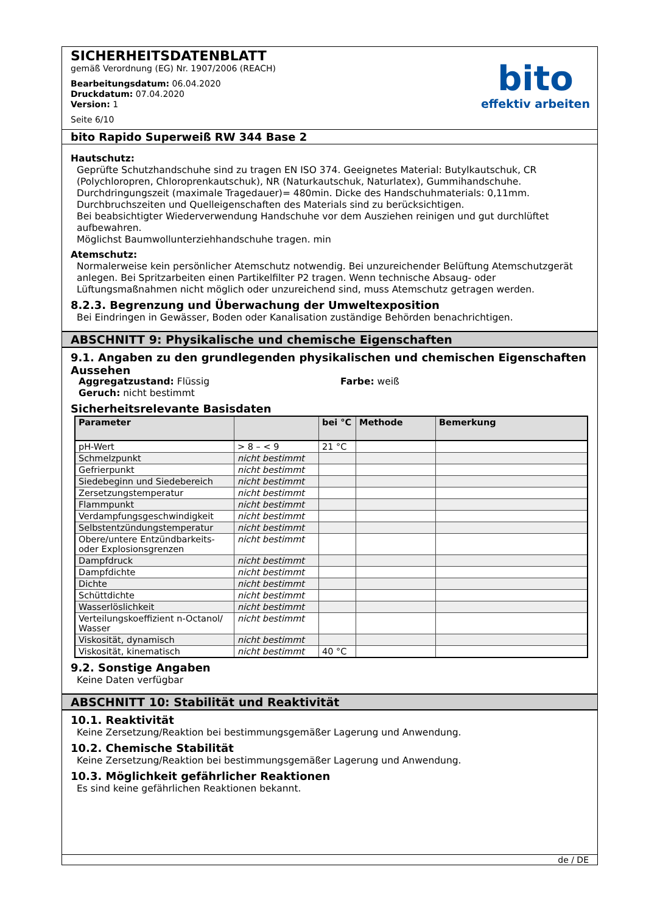SICHERHEITSDATENBLATT
gemäß Verordnung (EG) Nr. 1907/2006 (REACH)
Bearbeitungsdatum: 06.04.2020
Druckdatum: 07.04.2020
Version: 1
Seite 6/10
bito
effektiv arbeiten
bito Rapido Superweiß RW 344 Base 2
Hautschutz:
Geprüfte Schutzhandschuhe sind zu tragen EN ISO 374. Geeignetes Material: Butylkautschuk, CR (Polychloropren, Chloroprenkautschuk), NR (Naturkautschuk, Naturlatex), Gummihandschuhe. Durchdringungszeit (maximale Tragedauer)= 480min. Dicke des Handschuhmaterials: 0,11mm. Durchbruchszeiten und Quelleigenschaften des Materials sind zu berücksichtigen.
Bei beabsichtigter Wiederverwendung Handschuhe vor dem Ausziehen reinigen und gut durchlüftet aufbewahren.
Möglichst Baumwollunterziehhandschuhe tragen. min
Atemschutz:
Normalerweise kein persönlicher Atemschutz notwendig. Bei unzureichender Belüftung Atemschutzgerät anlegen. Bei Spritzarbeiten einen Partikelfilter P2 tragen. Wenn technische Absaug- oder Lüftungsmaßnahmen nicht möglich oder unzureichend sind, muss Atemschutz getragen werden.
8.2.3. Begrenzung und Überwachung der Umweltexposition
Bei Eindringen in Gewässer, Boden oder Kanalisation zuständige Behörden benachrichtigen.
ABSCHNITT 9: Physikalische und chemische Eigenschaften
9.1. Angaben zu den grundlegenden physikalischen und chemischen Eigenschaften
Aussehen
Aggregatzustand: Flüssig
Geruch: nicht bestimmt
Farbe: weiß
Sicherheitsrelevante Basisdaten
| Parameter | | bei °C | Methode | Bemerkung |
| --- | --- | --- | --- | --- |
| pH-Wert | > 8 – < 9 | 21 °C | | |
| Schmelzpunkt | nicht bestimmt | | | |
| Gefrierpunkt | nicht bestimmt | | | |
| Siedebeginn und Siedebereich | nicht bestimmt | | | |
| Zersetzungstemperatur | nicht bestimmt | | | |
| Flammpunkt | nicht bestimmt | | | |
| Verdampfungsgeschwindigkeit | nicht bestimmt | | | |
| Selbstentzündungstemperatur | nicht bestimmt | | | |
| Obere/untere Entzündbarkeits- oder Explosionsgrenzen | nicht bestimmt | | | |
| Dampfdruck | nicht bestimmt | | | |
| Dampfdichte | nicht bestimmt | | | |
| Dichte | nicht bestimmt | | | |
| Schüttdichte | nicht bestimmt | | | |
| Wasserlöslichkeit | nicht bestimmt | | | |
| Verteilungskoeffizient n-Octanol/ Wasser | nicht bestimmt | | | |
| Viskosität, dynamisch | nicht bestimmt | | | |
| Viskosität, kinematisch | nicht bestimmt | 40 °C | | |
9.2. Sonstige Angaben
Keine Daten verfügbar
ABSCHNITT 10: Stabilität und Reaktivität
10.1. Reaktivität
Keine Zersetzung/Reaktion bei bestimmungsgemäßer Lagerung und Anwendung.
10.2. Chemische Stabilität
Keine Zersetzung/Reaktion bei bestimmungsgemäßer Lagerung und Anwendung.
10.3. Möglichkeit gefährlicher Reaktionen
Es sind keine gefährlichen Reaktionen bekannt.
de / DE